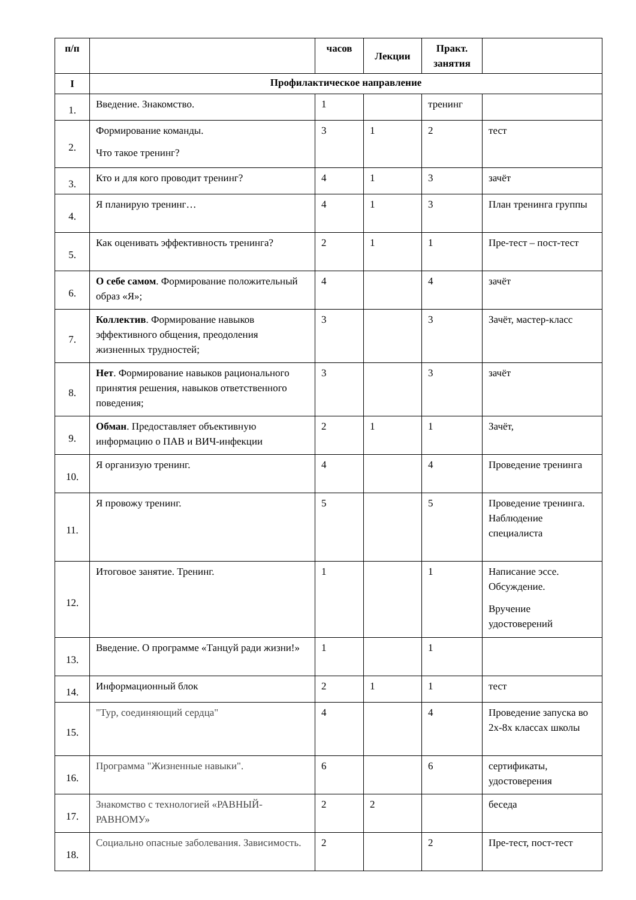| п/п | | часов | Лекции | Практ. занятия | |
| --- | --- | --- | --- | --- | --- |
| I | Профилактическое направление | | | | |
| 1. | Введение. Знакомство. | 1 | | тренинг | |
| 2. | Формирование команды. Что такое тренинг? | 3 | 1 | 2 | тест |
| 3. | Кто и для кого проводит тренинг? | 4 | 1 | 3 | зачёт |
| 4. | Я планирую тренинг… | 4 | 1 | 3 | План тренинга группы |
| 5. | Как оценивать эффективность тренинга? | 2 | 1 | 1 | Пре-тест – пост-тест |
| 6. | О себе самом . Формирование положительный образ «Я»; | 4 | | 4 | зачёт |
| 7. | Коллектив . Формирование навыков эффективного общения, преодоления жизненных трудностей; | 3 | | 3 | Зачёт, мастер-класс |
| 8. | Нет . Формирование навыков рационального принятия решения, навыков ответственного поведения; | 3 | | 3 | зачёт |
| 9. | Обман . Предоставляет объективную информацию о ПАВ и ВИЧ-инфекции | 2 | 1 | 1 | Зачёт, |
| 10. | Я организую тренинг. | 4 | | 4 | Проведение тренинга |
| 11. | Я провожу тренинг. | 5 | | 5 | Проведение тренинга. Наблюдение специалиста |
| 12. | Итоговое занятие. Тренинг. | 1 | | 1 | Написание эссе. Обсуждение. Вручение удостоверений |
| 13. | Введение. О программе «Танцуй ради жизни!» | 1 | | 1 | |
| 14. | Информационный блок | 2 | 1 | 1 | тест |
| 15. | "Тур, соединяющий сердца" | 4 | | 4 | Проведение запуска во 2х-8х классах школы |
| 16. | Программа "Жизненные навыки". | 6 | | 6 | сертификаты, удостоверения |
| 17. | Знакомство с технологией «РАВНЫЙ-РАВНОМУ» | 2 | 2 | | беседа |
| 18. | Социально опасные заболевания. Зависимость. | 2 | | 2 | Пре-тест, пост-тест |